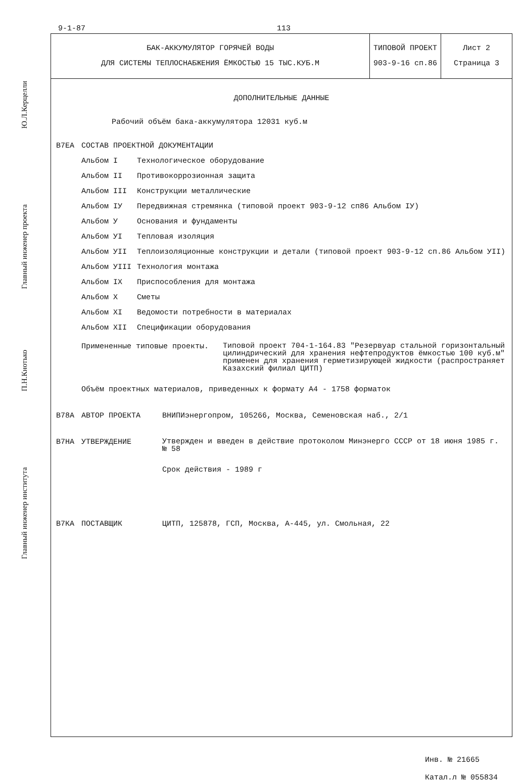9-1-87 113
Ю.Л.Керцелли
Главный инженер проекта
П.Н.Кнотько
Главный инженер института
БАК-АККУМУЛЯТОР ГОРЯЧЕЙ ВОДЫ
ДЛЯ СИСТЕМЫ ТЕПЛОСНАБЖЕНИЯ ЁМКОСТЬЮ 15 ТЫС.КУБ.М
ТИПОВОЙ ПРОЕКТ
903-9-16 сп.86
Лист 2
Страница 3
ДОПОЛНИТЕЛЬНЫЕ ДАННЫЕ
Рабочий объём бака-аккумулятора 12031 куб.м
В7ЕА СОСТАВ ПРОЕКТНОЙ ДОКУМЕНТАЦИИ
Альбом I Технологическое оборудование
Альбом II Противокоррозионная защита
Альбом III Конструкции металлические
Альбом IУ Передвижная стремянка (типовой проект 903-9-12 сп86 Альбом IУ)
Альбом У Основания и фундаменты
Альбом УI Тепловая изоляция
Альбом УII Теплоизоляционные конструкции и детали (типовой проект 903-9-12 сп.86 Альбом УII)
Альбом УIII Технология монтажа
Альбом IX Приспособления для монтажа
Альбом X Сметы
Альбом XI Ведомости потребности в материалах
Альбом XII Спецификации оборудования
Примененные типовые проекты. Типовой проект 704-1-164.83 "Резервуар стальной горизонтальный цилиндрический для хранения нефтепродуктов ёмкостью 100 куб.м" применен для хранения герметизирующей жидкости (распространяет Казахский филиал ЦИТП)
Объём проектных материалов, приведенных к формату А4 - 1758 форматок
В78А АВТОР ПРОЕКТА ВНИПИэнергопром, 105266, Москва, Семеновская наб., 2/1
В7НА УТВЕРЖДЕНИЕ Утвержден и введен в действие протоколом Минэнерго СССР от 18 июня 1985 г. № 58
Срок действия - 1989 г
В7КА ПОСТАВЩИК ЦИТП, 125878, ГСП, Москва, А-445, ул. Смольная, 22
Инв. № 21665
Катал.л № 055834